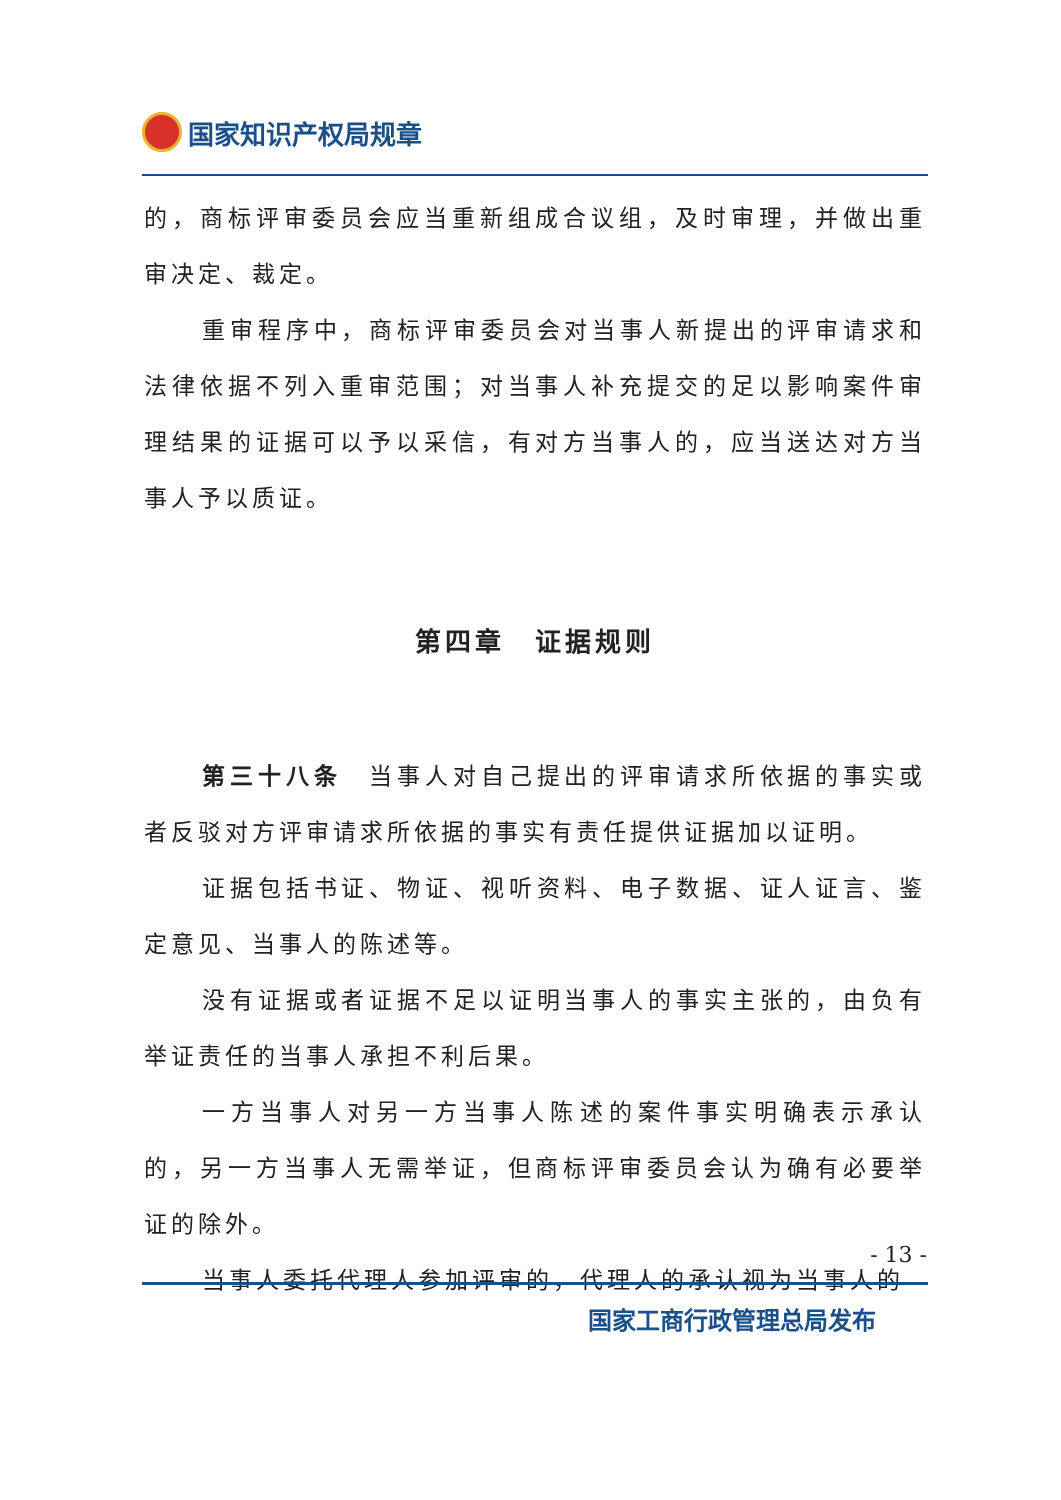国家知识产权局规章
的，商标评审委员会应当重新组成合议组，及时审理，并做出重审决定、裁定。
重审程序中，商标评审委员会对当事人新提出的评审请求和法律依据不列入重审范围；对当事人补充提交的足以影响案件审理结果的证据可以予以采信，有对方当事人的，应当送达对方当事人予以质证。
第四章　证据规则
第三十八条　当事人对自己提出的评审请求所依据的事实或者反驳对方评审请求所依据的事实有责任提供证据加以证明。
证据包括书证、物证、视听资料、电子数据、证人证言、鉴定意见、当事人的陈述等。
没有证据或者证据不足以证明当事人的事实主张的，由负有举证责任的当事人承担不利后果。
一方当事人对另一方当事人陈述的案件事实明确表示承认的，另一方当事人无需举证，但商标评审委员会认为确有必要举证的除外。
当事人委托代理人参加评审的，代理人的承认视为当事人的
- 13 -
国家工商行政管理总局发布